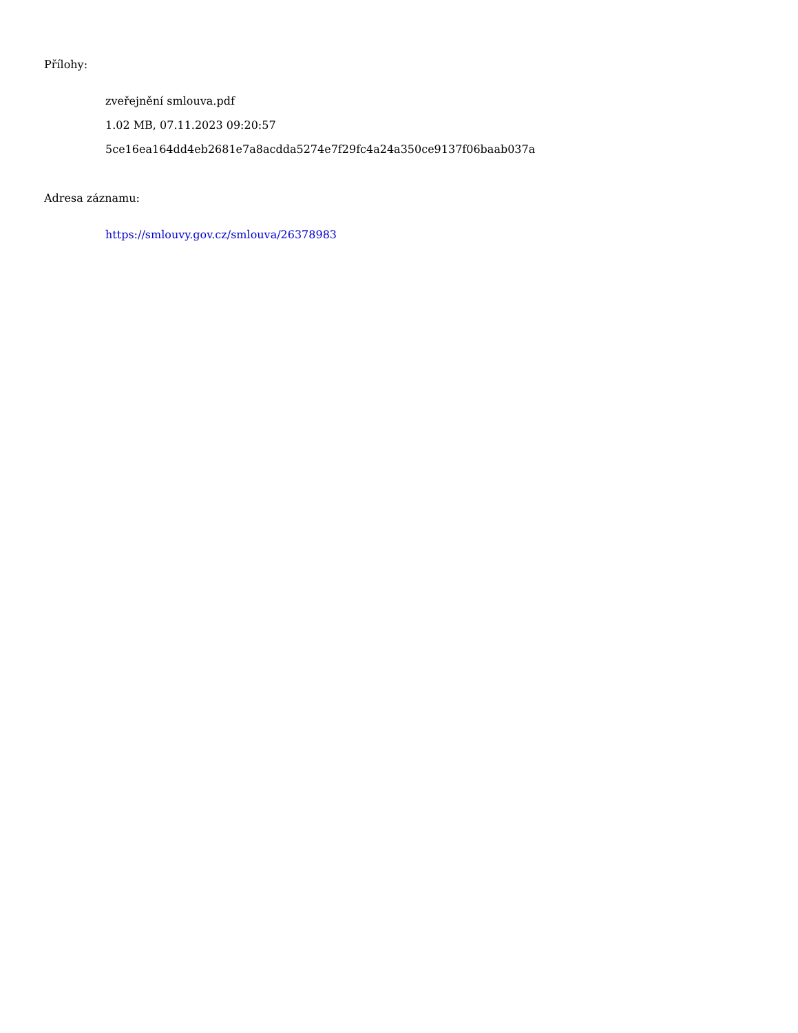Přílohy:
zveřejnění smlouva.pdf
1.02 MB, 07.11.2023 09:20:57
5ce16ea164dd4eb2681e7a8acdda5274e7f29fc4a24a350ce9137f06baab037a
Adresa záznamu:
https://smlouvy.gov.cz/smlouva/26378983